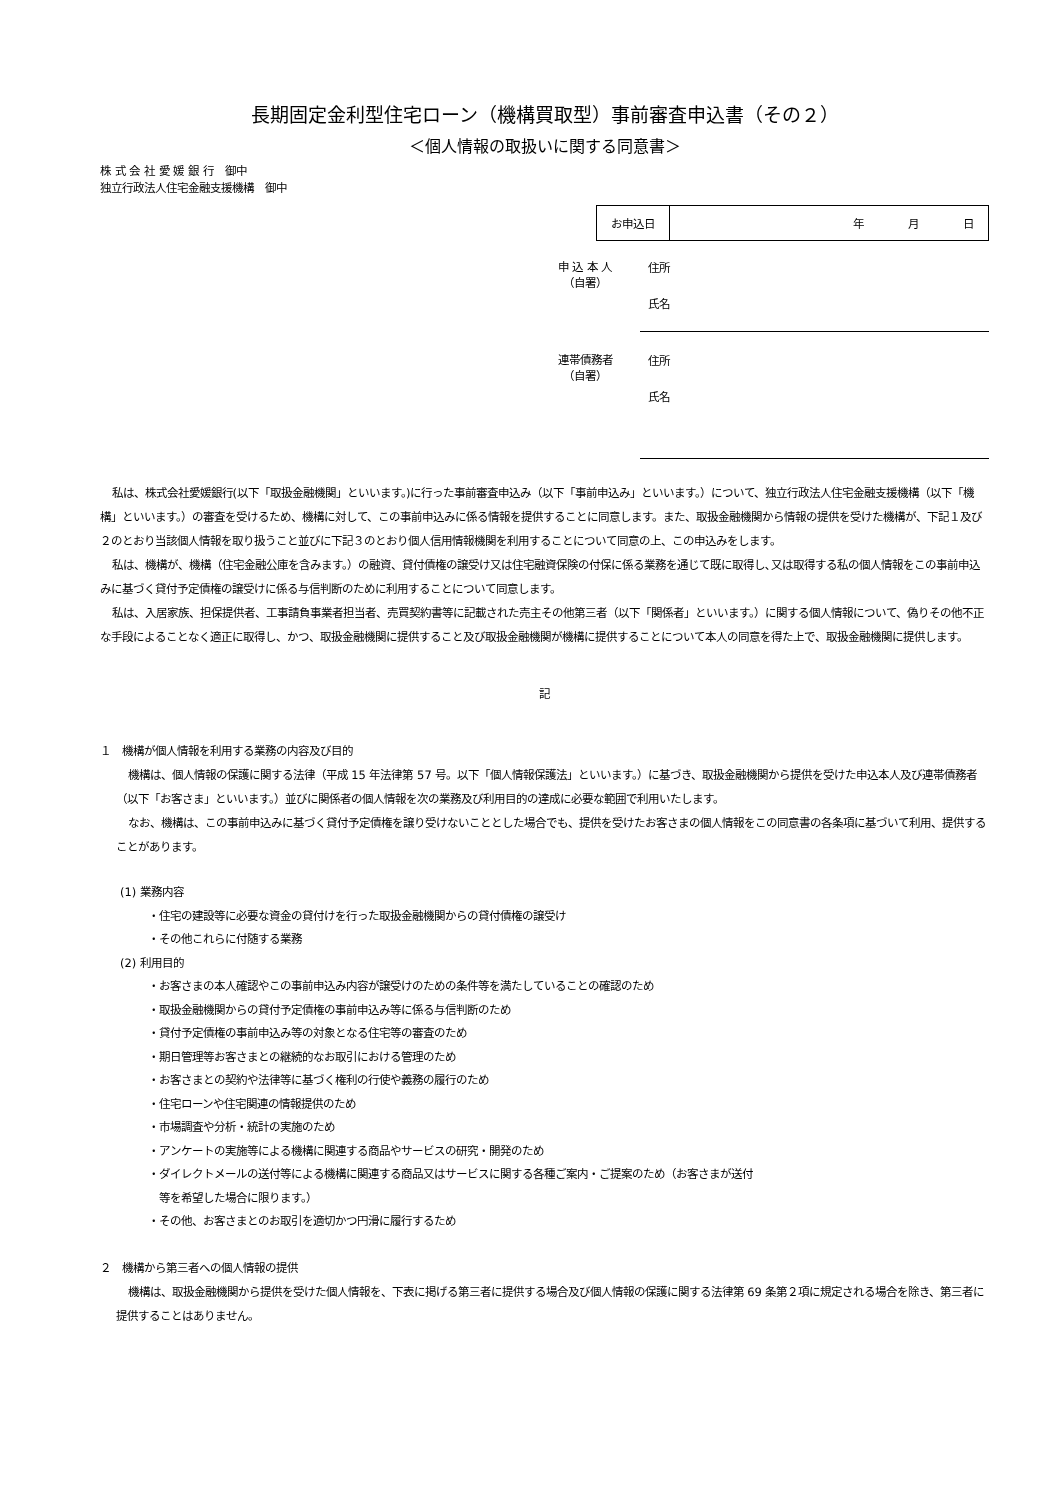長期固定金利型住宅ローン（機構買取型）事前審査申込書（その２）
＜個人情報の取扱いに関する同意書＞
株 式 会 社 愛 媛 銀 行　御中
独立行政法人住宅金融支援機構　御中
| お申込日 | 年 月 日 |
申 込 本 人
（自署）
住所
氏名
連帯債務者
（自署）
住所
氏名
私は、株式会社愛媛銀行(以下「取扱金融機関」といいます。)に行った事前審査申込み（以下「事前申込み」といいます。）について、独立行政法人住宅金融支援機構（以下「機構」といいます。）の審査を受けるため、機構に対して、この事前申込みに係る情報を提供することに同意します。また、取扱金融機関から情報の提供を受けた機構が、下記１及び２のとおり当該個人情報を取り扱うこと並びに下記３のとおり個人信用情報機関を利用することについて同意の上、この申込みをします。
私は、機構が、機構（住宅金融公庫を含みます。）の融資、貸付債権の譲受け又は住宅融資保険の付保に係る業務を通じて既に取得し､又は取得する私の個人情報をこの事前申込みに基づく貸付予定債権の譲受けに係る与信判断のために利用することについて同意します。
私は、入居家族、担保提供者、工事請負事業者担当者、売買契約書等に記載された売主その他第三者（以下「関係者」といいます。）に関する個人情報について、偽りその他不正な手段によることなく適正に取得し、かつ、取扱金融機関に提供すること及び取扱金融機関が機構に提供することについて本人の同意を得た上で、取扱金融機関に提供します。
記
１　機構が個人情報を利用する業務の内容及び目的
機構は、個人情報の保護に関する法律（平成 15 年法律第 57 号。以下「個人情報保護法」といいます。）に基づき、取扱金融機関から提供を受けた申込本人及び連帯債務者（以下「お客さま」といいます。）並びに関係者の個人情報を次の業務及び利用目的の達成に必要な範囲で利用いたします。
なお、機構は、この事前申込みに基づく貸付予定債権を譲り受けないこととした場合でも、提供を受けたお客さまの個人情報をこの同意書の各条項に基づいて利用、提供することがあります。
(1) 業務内容
・住宅の建設等に必要な資金の貸付けを行った取扱金融機関からの貸付債権の譲受け
・その他これらに付随する業務
(2) 利用目的
・お客さまの本人確認やこの事前申込み内容が譲受けのための条件等を満たしていることの確認のため
・取扱金融機関からの貸付予定債権の事前申込み等に係る与信判断のため
・貸付予定債権の事前申込み等の対象となる住宅等の審査のため
・期日管理等お客さまとの継続的なお取引における管理のため
・お客さまとの契約や法律等に基づく権利の行使や義務の履行のため
・住宅ローンや住宅関連の情報提供のため
・市場調査や分析・統計の実施のため
・アンケートの実施等による機構に関連する商品やサービスの研究・開発のため
・ダイレクトメールの送付等による機構に関連する商品又はサービスに関する各種ご案内・ご提案のため（お客さまが送付
　等を希望した場合に限ります。）
・その他、お客さまとのお取引を適切かつ円滑に履行するため
２　機構から第三者への個人情報の提供
機構は、取扱金融機関から提供を受けた個人情報を、下表に掲げる第三者に提供する場合及び個人情報の保護に関する法律第 69 条第２項に規定される場合を除き、第三者に提供することはありません。